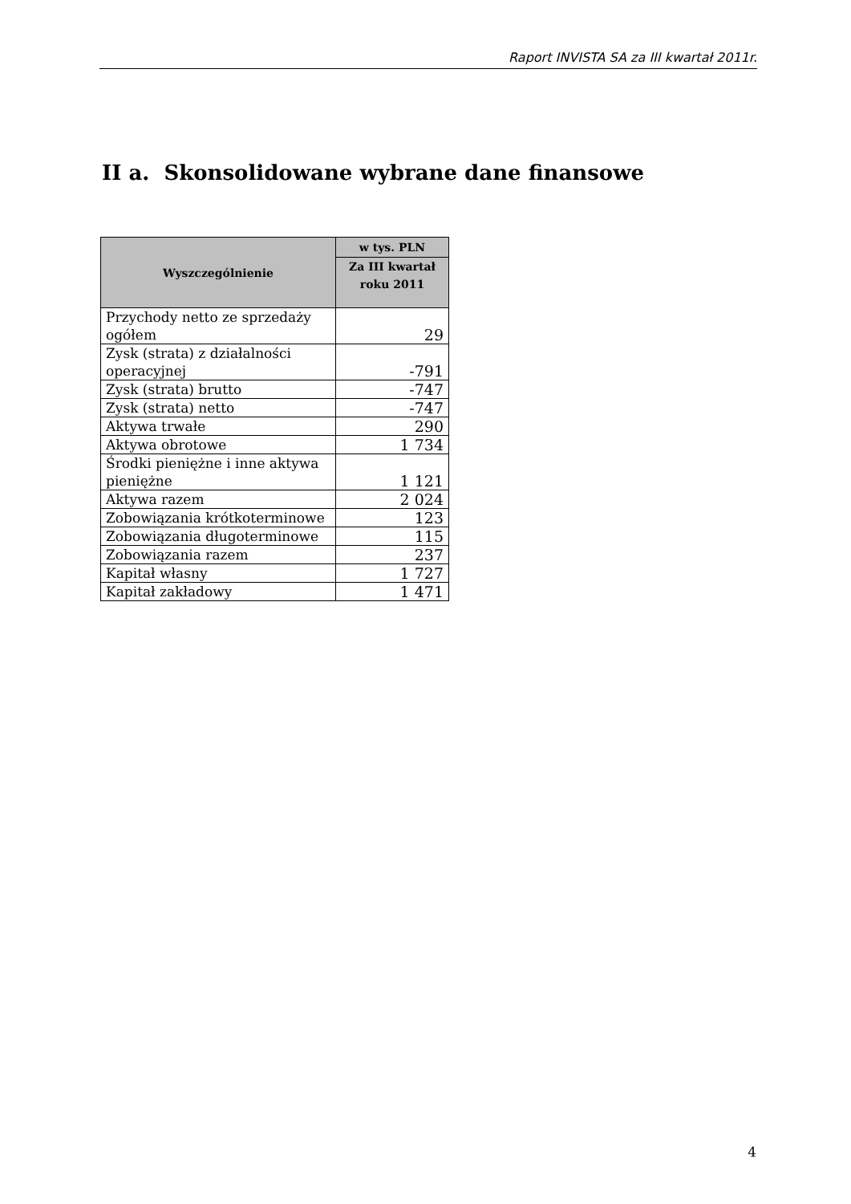Raport INVISTA SA za III kwartał 2011r.
II a. Skonsolidowane wybrane dane finansowe
| Wyszczególnienie | w tys. PLN |
| --- | --- |
| | Za III kwartał roku 2011 |
| Przychody netto ze sprzedaży ogółem | 29 |
| Zysk (strata) z działalności operacyjnej | -791 |
| Zysk (strata) brutto | -747 |
| Zysk (strata) netto | -747 |
| Aktywa trwałe | 290 |
| Aktywa obrotowe | 1 734 |
| Środki pieniężne i inne aktywa pieniężne | 1 121 |
| Aktywa razem | 2 024 |
| Zobowiązania krótkoterminowe | 123 |
| Zobowiązania długoterminowe | 115 |
| Zobowiązania razem | 237 |
| Kapitał własny | 1 727 |
| Kapitał zakładowy | 1 471 |
4